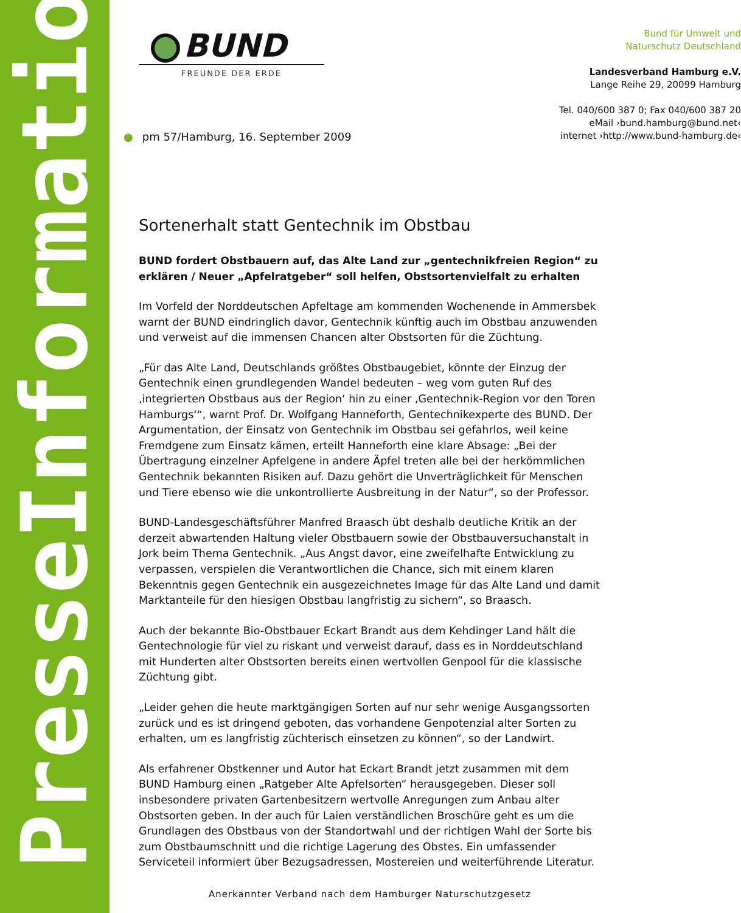PresseInformation
BUND
FREUNDE DER ERDE
Bund für Umwelt und
Naturschutz Deutschland
Landesverband Hamburg e.V.
Lange Reihe 29, 20099 Hamburg
Tel. 040/600 387 0; Fax 040/600 387 20
eMail ›bund.hamburg@bund.net‹
internet ›http://www.bund-hamburg.de‹
● pm 57/Hamburg, 16. September 2009
Sortenerhalt statt Gentechnik im Obstbau
BUND fordert Obstbauern auf, das Alte Land zur „gentechnikfreien Region“ zu erklären / Neuer „Apfelratgeber“ soll helfen, Obstsortenvielfalt zu erhalten
Im Vorfeld der Norddeutschen Apfeltage am kommenden Wochenende in Ammersbek warnt der BUND eindringlich davor, Gentechnik künftig auch im Obstbau anzuwenden und verweist auf die immensen Chancen alter Obstsorten für die Züchtung.
„Für das Alte Land, Deutschlands größtes Obstbaugebiet, könnte der Einzug der Gentechnik einen grundlegenden Wandel bedeuten – weg vom guten Ruf des ‚integrierten Obstbaus aus der Region‘ hin zu einer ‚Gentechnik-Region vor den Toren Hamburgs‘“, warnt Prof. Dr. Wolfgang Hanneforth, Gentechnikexperte des BUND. Der Argumentation, der Einsatz von Gentechnik im Obstbau sei gefahrlos, weil keine Fremdgene zum Einsatz kämen, erteilt Hanneforth eine klare Absage: „Bei der Übertragung einzelner Apfelgene in andere Äpfel treten alle bei der herkömmlichen Gentechnik bekannten Risiken auf. Dazu gehört die Unverträglichkeit für Menschen und Tiere ebenso wie die unkontrollierte Ausbreitung in der Natur“, so der Professor.
BUND-Landesgeschäftsführer Manfred Braasch übt deshalb deutliche Kritik an der derzeit abwartenden Haltung vieler Obstbauern sowie der Obstbauversuchanstalt in Jork beim Thema Gentechnik. „Aus Angst davor, eine zweifelhafte Entwicklung zu verpassen, verspielen die Verantwortlichen die Chance, sich mit einem klaren Bekenntnis gegen Gentechnik ein ausgezeichnetes Image für das Alte Land und damit Marktanteile für den hiesigen Obstbau langfristig zu sichern“, so Braasch.
Auch der bekannte Bio-Obstbauer Eckart Brandt aus dem Kehdinger Land hält die Gentechnologie für viel zu riskant und verweist darauf, dass es in Norddeutschland mit Hunderten alter Obstsorten bereits einen wertvollen Genpool für die klassische Züchtung gibt.
„Leider gehen die heute marktgängigen Sorten auf nur sehr wenige Ausgangssorten zurück und es ist dringend geboten, das vorhandene Genpotenzial alter Sorten zu erhalten, um es langfristig züchterisch einsetzen zu können“, so der Landwirt.
Als erfahrener Obstkenner und Autor hat Eckart Brandt jetzt zusammen mit dem BUND Hamburg einen „Ratgeber Alte Apfelsorten“ herausgegeben. Dieser soll insbesondere privaten Gartenbesitzern wertvolle Anregungen zum Anbau alter Obstsorten geben. In der auch für Laien verständlichen Broschüre geht es um die Grundlagen des Obstbaus von der Standortwahl und der richtigen Wahl der Sorte bis zum Obstbaumschnitt und die richtige Lagerung des Obstes. Ein umfassender Serviceteil informiert über Bezugsadressen, Mostereien und weiterführende Literatur.
Anerkannter Verband nach dem Hamburger Naturschutzgesetz